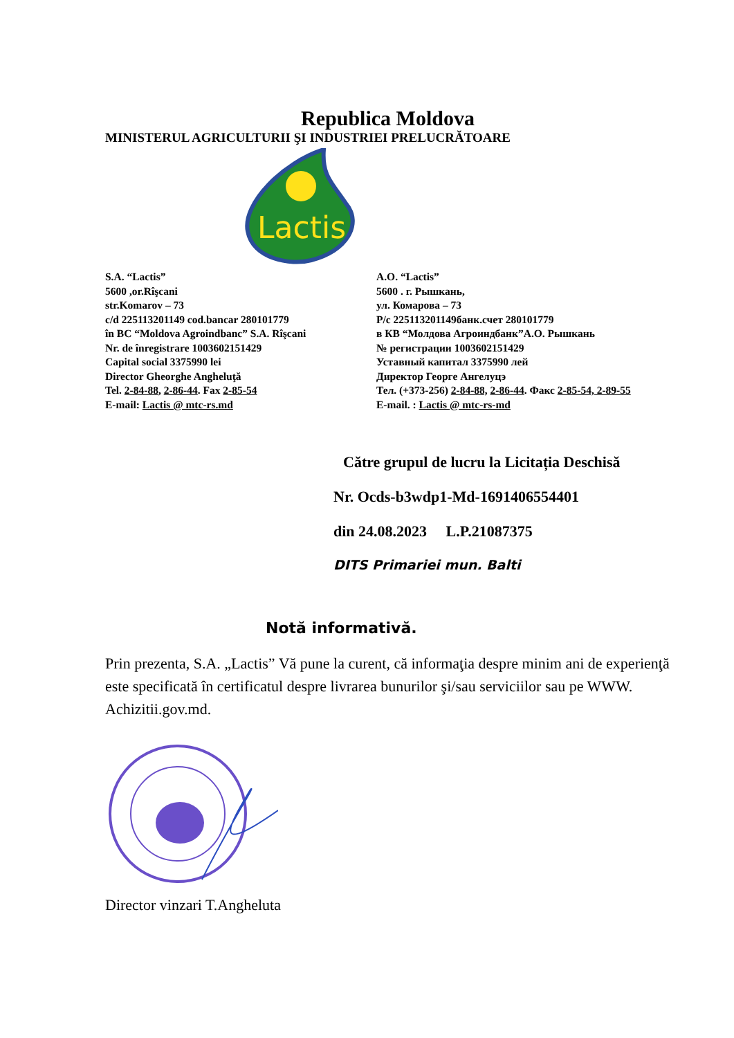Republica Moldova
MINISTERUL AGRICULTURII ŞI INDUSTRIEI PRELUCRĂTOARE
Lactis
S.A. “Lactis”
5600 ,or.Rîşcani
str.Komarov – 73
c/d 225113201149 cod.bancar 280101779
în BC “Moldova Agroindbanc” S.A. Rîşcani
Nr. de înregistrare 1003602151429
Capital social 3375990 lei
Director Gheorghe Angheluţă
Tel. 2-84-88, 2-86-44. Fax 2-85-54
E-mail: Lactis @ mtc-rs.md
А.О. “Lactis”
5600 . г. Рышкань,
ул. Комарова – 73
Р/с 225113201149банк.счет 280101779
в КВ “Молдова Агроиндбанк”А.О. Рышкань
№ регистрации 1003602151429
Уставный капитал 3375990 лей
Директор Георге Ангелуцэ
Тел. (+373-256) 2-84-88, 2-86-44. Факс 2-85-54, 2-89-55
E-mail. : Lactis @ mtc-rs-md
Către grupul de lucru la Licitația Deschisă
Nr. Ocds-b3wdp1-Md-1691406554401
din 24.08.2023 L.P.21087375
DITS Primariei mun. Balti
Notă informativă.
Prin prezenta, S.A. „Lactis” Vă pune la curent, că informaţia despre minim ani de experienţă este specificată în certificatul despre livrarea bunurilor şi/sau serviciilor sau pe WWW. Achizitii.gov.md.
Director vinzari T.Angheluta